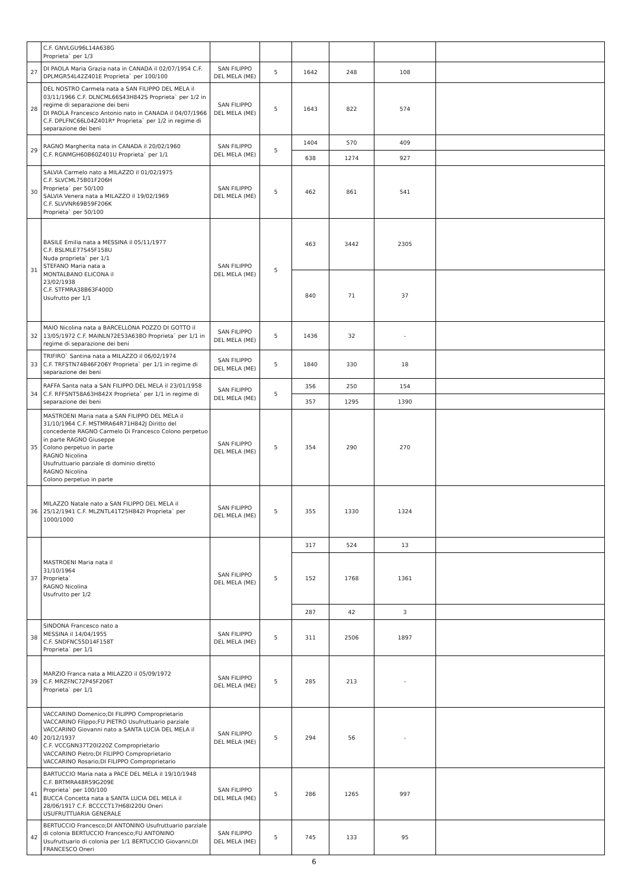| | C.F. GNVLGU96L14A638G Proprieta` per 1/3 | | | | | | |
| 27 | DI PAOLA Maria Grazia nata in CANADA il 02/07/1954 C.F. DPLMGR54L42Z401E Proprieta` per 100/100 | SAN FILIPPO DEL MELA (ME) | 5 | 1642 | 248 | 108 | |
| 28 | DEL NOSTRO Carmela nata a SAN FILIPPO DEL MELA il 03/11/1966 C.F. DLNCML66S43H842S Proprieta` per 1/2 in regime di separazione dei beni DI PAOLA Francesco Antonio nato in CANADA il 04/07/1966 C.F. DPLFNC66L04Z401R* Proprieta` per 1/2 in regime di separazione dei beni | SAN FILIPPO DEL MELA (ME) | 5 | 1643 | 822 | 574 | |
| 29 | RAGNO Margherita nata in CANADA il 20/02/1960 C.F. RGNMGH60B60Z401U Proprieta` per 1/1 | SAN FILIPPO DEL MELA (ME) | 5 | 1404 | 570 | 409 | |
| | | | | 638 | 1274 | 927 | |
| 30 | SALVIA Carmelo nato a MILAZZO il 01/02/1975 C.F. SLVCML75B01F206H Proprieta` per 50/100 SALVIA Venera nata a MILAZZO il 19/02/1969 C.F. SLVVNR69B59F206K Proprieta` per 50/100 | SAN FILIPPO DEL MELA (ME) | 5 | 462 | 861 | 541 | |
| 31 | BASILE Emilia nata a MESSINA il 05/11/1977 C.F. BSLMLE77S45F158U Nuda proprieta` per 1/1 STEFANO Maria nata a MONTALBANO ELICONA il 23/02/1938 C.F. STFMRA38B63F400D Usufrutto per 1/1 | SAN FILIPPO DEL MELA (ME) | 5 | 463 | 3442 | 2305 | |
| | | | | 840 | 71 | 37 | |
| 32 | MAIO Nicolina nata a BARCELLONA POZZO DI GOTTO il 13/05/1972 C.F. MAINLN72E53A638O Proprieta` per 1/1 in regime di separazione dei beni | SAN FILIPPO DEL MELA (ME) | 5 | 1436 | 32 | - | |
| 33 | TRIFIRO` Santina nata a MILAZZO il 06/02/1974 C.F. TRFSTN74B46F206Y Proprieta` per 1/1 in regime di separazione dei beni | SAN FILIPPO DEL MELA (ME) | 5 | 1840 | 330 | 18 | |
| 34 | RAFFA Santa nata a SAN FILIPPO DEL MELA il 23/01/1958 C.F. RFFSNT58A63H842X Proprieta` per 1/1 in regime di separazione dei beni | SAN FILIPPO DEL MELA (ME) | 5 | 356 | 250 | 154 | |
| | | | | 357 | 1295 | 1390 | |
| 35 | MASTROENI Maria nata a SAN FILIPPO DEL MELA il 31/10/1964 C.F. MSTMRA64R71H842J Diritto del concedente RAGNO Carmelo Di Francesco Colono perpetuo in parte RAGNO Giuseppe Colono perpetuo in parte RAGNO Nicolina Usufruttuario parziale di dominio diretto RAGNO Nicolina Colono perpetuo in parte | SAN FILIPPO DEL MELA (ME) | 5 | 354 | 290 | 270 | |
| 36 | MILAZZO Natale nato a SAN FILIPPO DEL MELA il 25/12/1941 C.F. MLZNTL41T25H842I Proprieta` per 1000/1000 | SAN FILIPPO DEL MELA (ME) | 5 | 355 | 1330 | 1324 | |
| 37 | MASTROENI Maria nata il 31/10/1964 Proprieta` RAGNO Nicolina Usufrutto per 1/2 | SAN FILIPPO DEL MELA (ME) | 5 | 317 | 524 | 13 | |
| | | | | 152 | 1768 | 1361 | |
| | | | | 287 | 42 | 3 | |
| 38 | SINDONA Francesco nato a MESSINA il 14/04/1955 C.F. SNDFNC55D14F158T Proprieta` per 1/1 | SAN FILIPPO DEL MELA (ME) | 5 | 311 | 2506 | 1897 | |
| 39 | MARZIO Franca nata a MILAZZO il 05/09/1972 C.F. MRZFNC72P45F206T Proprieta` per 1/1 | SAN FILIPPO DEL MELA (ME) | 5 | 285 | 213 | - | |
| 40 | VACCARINO Domenico;DI FILIPPO Comproprietario VACCARINO Filippo;FU PIETRO Usufruttuario parziale VACCARINO Giovanni nato a SANTA LUCIA DEL MELA il 20/12/1937 C.F. VCCGNN37T20I220Z Comproprietario VACCARINO Pietro;DI FILIPPO Comproprietario VACCARINO Rosario;DI FILIPPO Comproprietario | SAN FILIPPO DEL MELA (ME) | 5 | 294 | 56 | - | |
| 41 | BARTUCCIO Maria nata a PACE DEL MELA il 19/10/1948 C.F. BRTMRA48R59G209E Proprieta` per 100/100 BUCCA Concetta nata a SANTA LUCIA DEL MELA il 28/06/1917 C.F. BCCCCT17H68I220U Oneri USUFRUTTUARIA GENERALE | SAN FILIPPO DEL MELA (ME) | 5 | 286 | 1265 | 997 | |
| 42 | BERTUCCIO Francesco;DI ANTONINO Usufruttuario parziale di colonia BERTUCCIO Francesco;FU ANTONINO Usufruttuario di colonia per 1/1 BERTUCCIO Giovanni;DI FRANCESCO Oneri | SAN FILIPPO DEL MELA (ME) | 5 | 745 | 133 | 95 | |
6